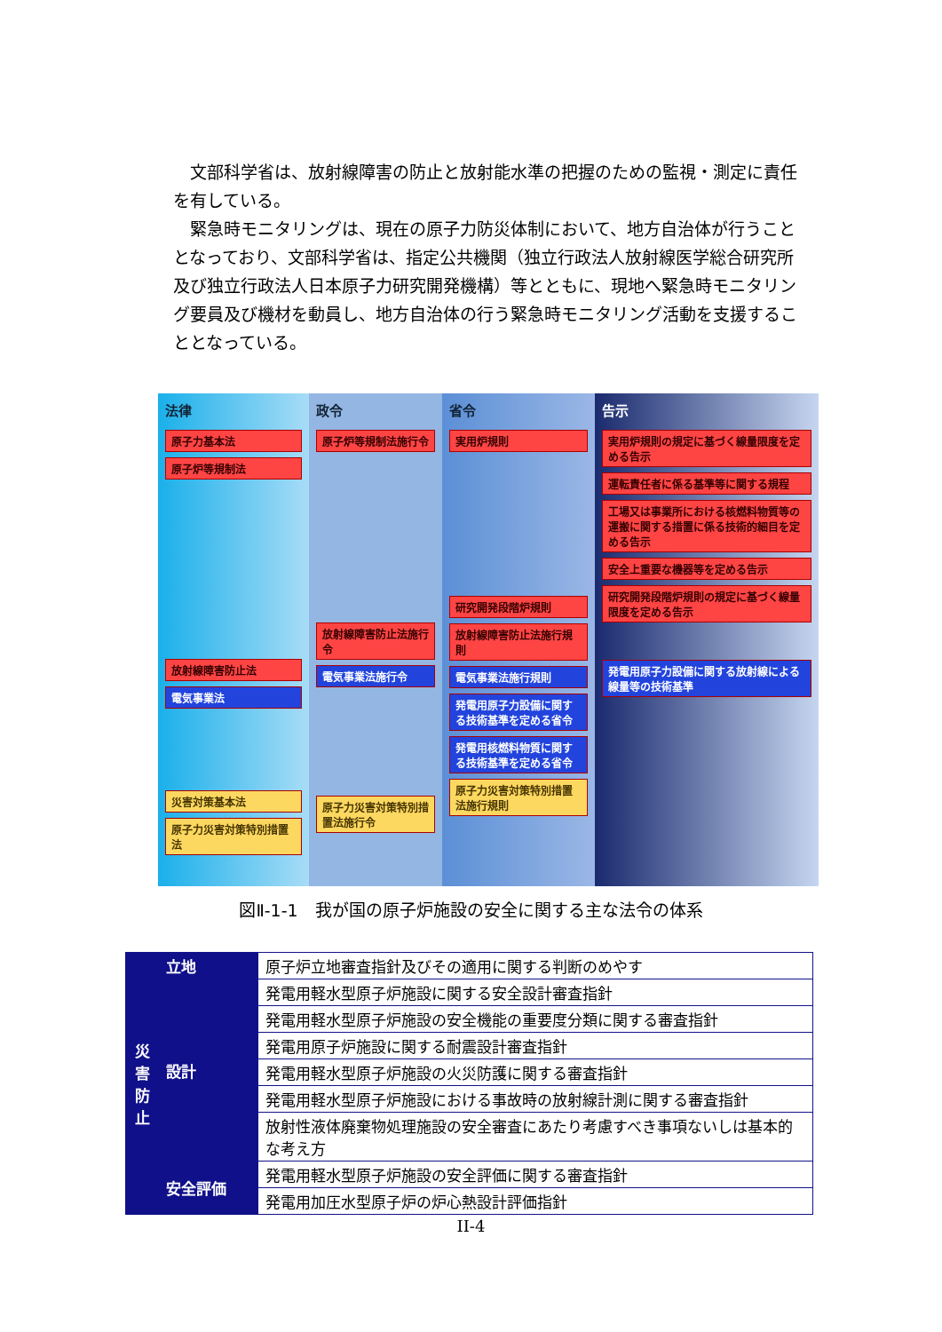文部科学省は、放射線障害の防止と放射能水準の把握のための監視・測定に責任を有している。
緊急時モニタリングは、現在の原子力防災体制において、地方自治体が行うこととなっており、文部科学省は、指定公共機関（独立行政法人放射線医学総合研究所及び独立行政法人日本原子力研究開発機構）等とともに、現地へ緊急時モニタリング要員及び機材を動員し、地方自治体の行う緊急時モニタリング活動を支援することとなっている。
法律
原子力基本法
原子炉等規制法
放射線障害防止法
電気事業法
災害対策基本法
原子力災害対策特別措置法
政令
原子炉等規制法施行令
放射線障害防止法施行令
電気事業法施行令
原子力災害対策特別措置法施行令
省令
実用炉規則
研究開発段階炉規則
放射線障害防止法施行規則
電気事業法施行規則
発電用原子力設備に関する技術基準を定める省令
発電用核燃料物質に関する技術基準を定める省令
原子力災害対策特別措置法施行規則
告示
実用炉規則の規定に基づく線量限度を定める告示
運転責任者に係る基準等に関する規程
工場又は事業所における核燃料物質等の運搬に関する措置に係る技術的細目を定める告示
安全上重要な機器等を定める告示
研究開発段階炉規則の規定に基づく線量限度を定める告示
発電用原子力設備に関する放射線による線量等の技術基準
図Ⅱ-1-1　我が国の原子炉施設の安全に関する主な法令の体系
| 災 害 防 止 | 立地 | 原子炉立地審査指針及びその適用に関する判断のめやす |
| | 設計 | 発電用軽水型原子炉施設に関する安全設計審査指針 |
| | | 発電用軽水型原子炉施設の安全機能の重要度分類に関する審査指針 |
| | | 発電用原子炉施設に関する耐震設計審査指針 |
| | | 発電用軽水型原子炉施設の火災防護に関する審査指針 |
| | | 発電用軽水型原子炉施設における事故時の放射線計測に関する審査指針 |
| | | 放射性液体廃棄物処理施設の安全審査にあたり考慮すべき事項ないしは基本的な考え方 |
| | 安全評価 | 発電用軽水型原子炉施設の安全評価に関する審査指針 |
| | | 発電用加圧水型原子炉の炉心熱設計評価指針 |
II-4